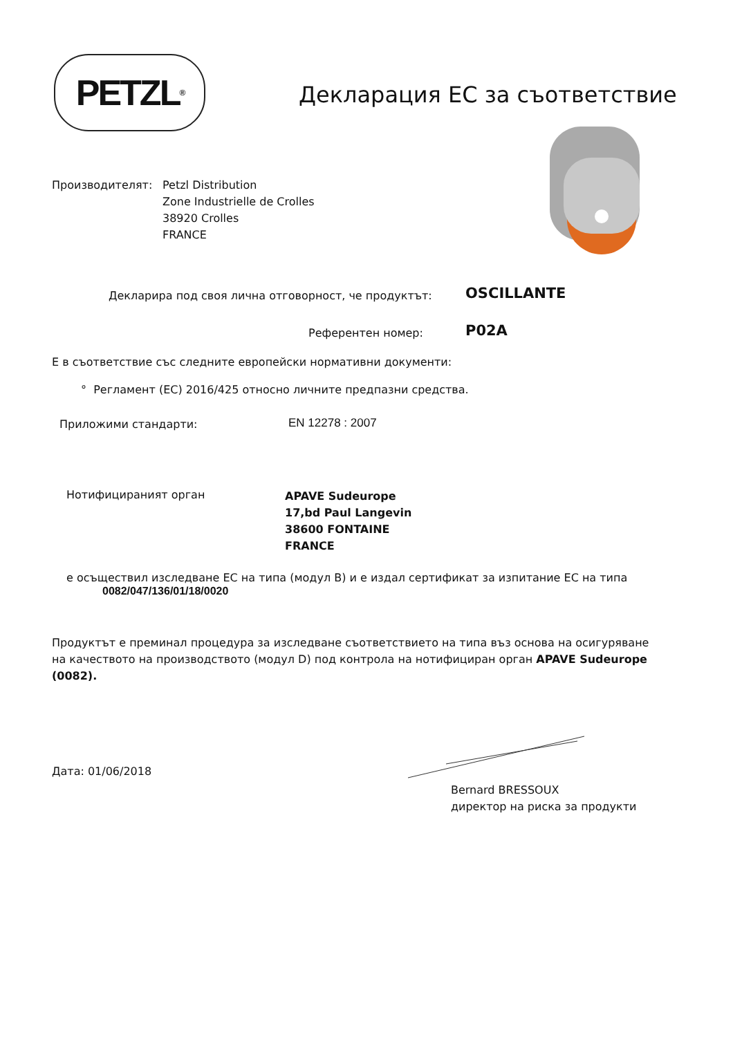PETZL<sup>®</sup>
Декларация ЕС за съответствие
Производителят: Petzl Distribution
Zone Industrielle de Crolles
38920 Crolles
FRANCE
Декларира под своя лична отговорност, че продуктът:
OSCILLANTE
Референтен номер: P02A
Е в съответствие със следните европейски нормативни документи:
° Регламент (ЕС) 2016/425 относно личните предпазни средства.
Приложими стандарти: EN 12278 : 2007
Нотифицираният орган
APAVE Sudeurope
17,bd Paul Langevin
38600 FONTAINE
FRANCE
е осъществил изследване ЕС на типа (модул B) и е издал сертификат за изпитание ЕС на типа
0082/047/136/01/18/0020
Продуктът е преминал процедура за изследване съответствието на типа въз основа на осигуряване на качеството на производството (модул D) под контрола на нотифициран орган APAVE Sudeurope (0082).
Дата: 01/06/2018
Bernard BRESSOUX
директор на риска за продукти